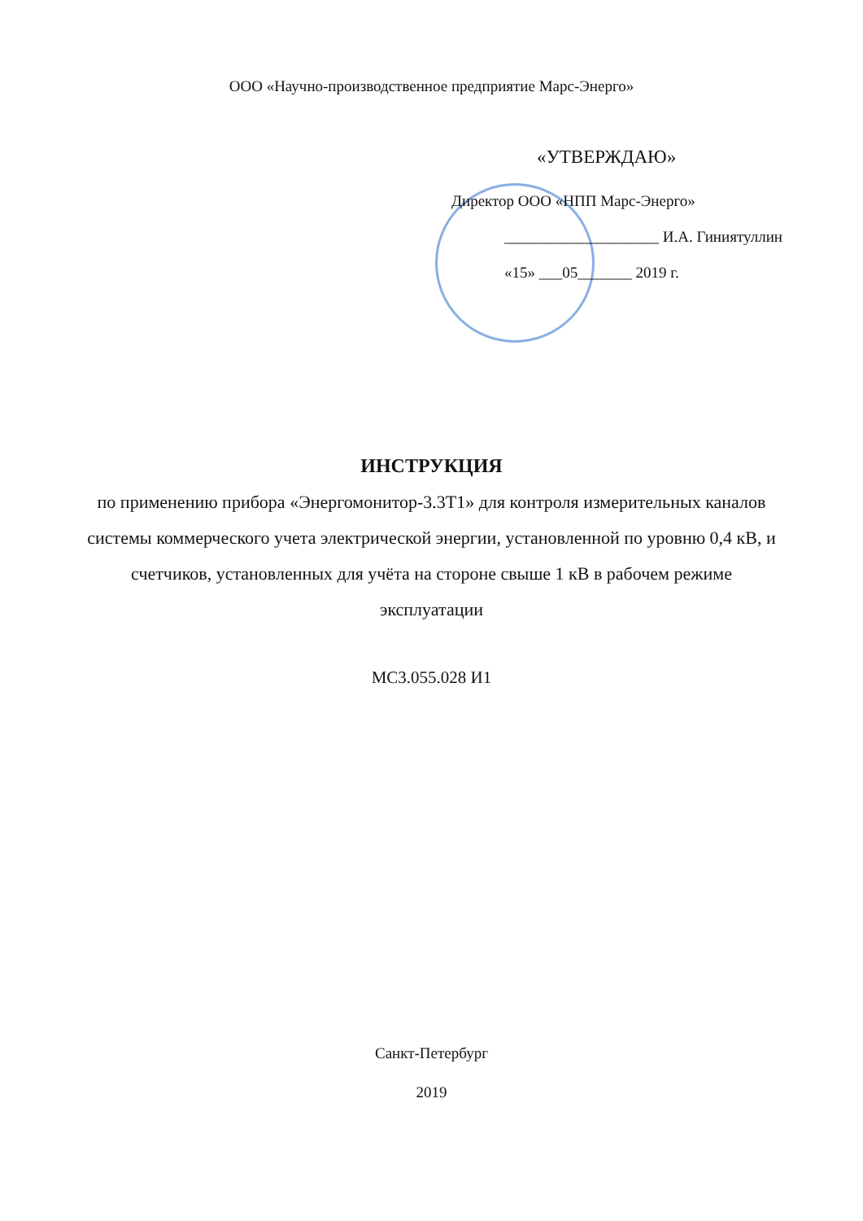ООО «Научно-производственное предприятие Марс-Энерго»
«УТВЕРЖДАЮ»
Директор ООО «НПП Марс-Энерго»
____________________ И.А. Гиниятуллин
«15» ___05_______ 2019 г.
ИНСТРУКЦИЯ
по применению прибора «Энергомонитор-3.3Т1» для контроля измерительных каналов системы коммерческого учета электрической энергии, установленной по уровню 0,4 кВ, и счетчиков, установленных для учёта на стороне свыше 1 кВ в рабочем режиме эксплуатации
МС3.055.028 И1
Санкт-Петербург
2019